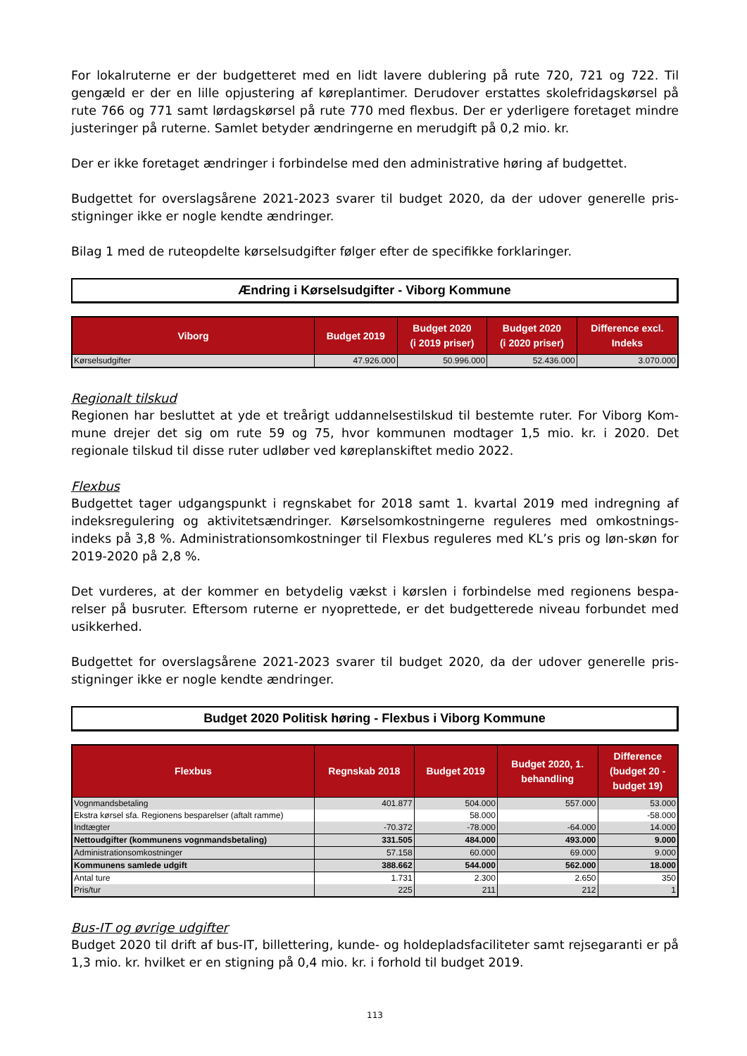For lokalruterne er der budgetteret med en lidt lavere dublering på rute 720, 721 og 722. Til gengæld er der en lille opjustering af køreplantimer. Derudover erstattes skolefridagskørsel på rute 766 og 771 samt lørdagskørsel på rute 770 med flexbus. Der er yderligere foretaget mindre justeringer på ruterne. Samlet betyder ændringerne en merudgift på 0,2 mio. kr.
Der er ikke foretaget ændringer i forbindelse med den administrative høring af budgettet.
Budgettet for overslagsårene 2021-2023 svarer til budget 2020, da der udover generelle pris-stigninger ikke er nogle kendte ændringer.
Bilag 1 med de ruteopdelte kørselsudgifter følger efter de specifikke forklaringer.
Ændring i Kørselsudgifter - Viborg Kommune
| Viborg | Budget 2019 | Budget 2020 (i 2019 priser) | Budget 2020 (i 2020 priser) | Difference excl. Indeks |
| --- | --- | --- | --- | --- |
| Kørselsudgifter | 47.926.000 | 50.996.000 | 52.436.000 | 3.070.000 |
Regionalt tilskud
Regionen har besluttet at yde et treårigt uddannelsestilskud til bestemte ruter. For Viborg Kom-mune drejer det sig om rute 59 og 75, hvor kommunen modtager 1,5 mio. kr. i 2020. Det regionale tilskud til disse ruter udløber ved køreplanskiftet medio 2022.
Flexbus
Budgettet tager udgangspunkt i regnskabet for 2018 samt 1. kvartal 2019 med indregning af indeksregulering og aktivitetsændringer. Kørselsomkostningerne reguleres med omkostnings-indeks på 3,8 %. Administrationsomkostninger til Flexbus reguleres med KL’s pris og løn-skøn for 2019-2020 på 2,8 %.
Det vurderes, at der kommer en betydelig vækst i kørslen i forbindelse med regionens bespa-relser på busruter. Eftersom ruterne er nyoprettede, er det budgetterede niveau forbundet med usikkerhed.
Budgettet for overslagsårene 2021-2023 svarer til budget 2020, da der udover generelle pris-stigninger ikke er nogle kendte ændringer.
Budget 2020 Politisk høring - Flexbus i Viborg Kommune
| Flexbus | Regnskab 2018 | Budget 2019 | Budget 2020, 1. behandling | Difference (budget 20 - budget 19) |
| --- | --- | --- | --- | --- |
| Vognmandsbetaling | 401.877 | 504.000 | 557.000 | 53.000 |
| Ekstra kørsel sfa. Regionens besparelser (aftalt ramme) | | 58.000 | | -58.000 |
| Indtægter | -70.372 | -78.000 | -64.000 | 14.000 |
| Nettoudgifter (kommunens vognmandsbetaling) | 331.505 | 484.000 | 493.000 | 9.000 |
| Administrationsomkostninger | 57.158 | 60.000 | 69.000 | 9.000 |
| Kommunens samlede udgift | 388.662 | 544.000 | 562.000 | 18.000 |
| Antal ture | 1.731 | 2.300 | 2.650 | 350 |
| Pris/tur | 225 | 211 | 212 | 1 |
Bus-IT og øvrige udgifter
Budget 2020 til drift af bus-IT, billettering, kunde- og holdepladsfaciliteter samt rejsegaranti er på 1,3 mio. kr. hvilket er en stigning på 0,4 mio. kr. i forhold til budget 2019.
113